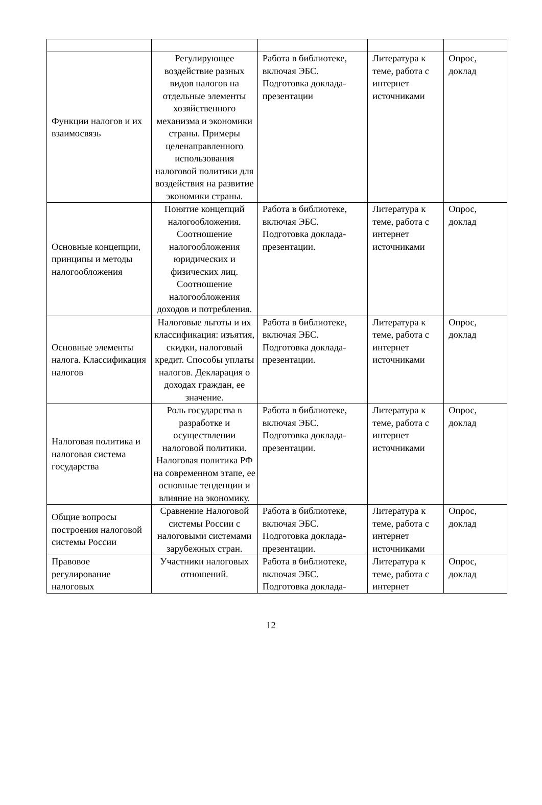| Функции налогов и их взаимосвязь | Регулирующее воздействие разных видов налогов на отдельные элементы хозяйственного механизма и экономики страны. Примеры целенаправленного использования налоговой политики для воздействия на развитие экономики страны. | Работа в библиотеке, включая ЭБС. Подготовка доклада-презентации | Литература к теме, работа с интернет источниками | Опрос, доклад |
| Основные концепции, принципы и методы налогообложения | Понятие концепций налогообложения. Соотношение налогообложения юридических и физических лиц. Соотношение налогообложения доходов и потребления. | Работа в библиотеке, включая ЭБС. Подготовка доклада-презентации. | Литература к теме, работа с интернет источниками | Опрос, доклад |
| Основные элементы налога. Классификация налогов | Налоговые льготы и их классификация: изъятия, скидки, налоговый кредит. Способы уплаты налогов. Декларация о доходах граждан, ее значение. | Работа в библиотеке, включая ЭБС. Подготовка доклада-презентации. | Литература к теме, работа с интернет источниками | Опрос, доклад |
| Налоговая политика и налоговая система государства | Роль государства в разработке и осуществлении налоговой политики. Налоговая политика РФ на современном этапе, ее основные тенденции и влияние на экономику. | Работа в библиотеке, включая ЭБС. Подготовка доклада-презентации. | Литература к теме, работа с интернет источниками | Опрос, доклад |
| Общие вопросы построения налоговой системы России | Сравнение Налоговой системы России с налоговыми системами зарубежных стран. | Работа в библиотеке, включая ЭБС. Подготовка доклада-презентации. | Литература к теме, работа с интернет источниками | Опрос, доклад |
| Правовое регулирование налоговых | Участники налоговых отношений. | Работа в библиотеке, включая ЭБС. Подготовка доклада- | Литература к теме, работа с интернет | Опрос, доклад |
12